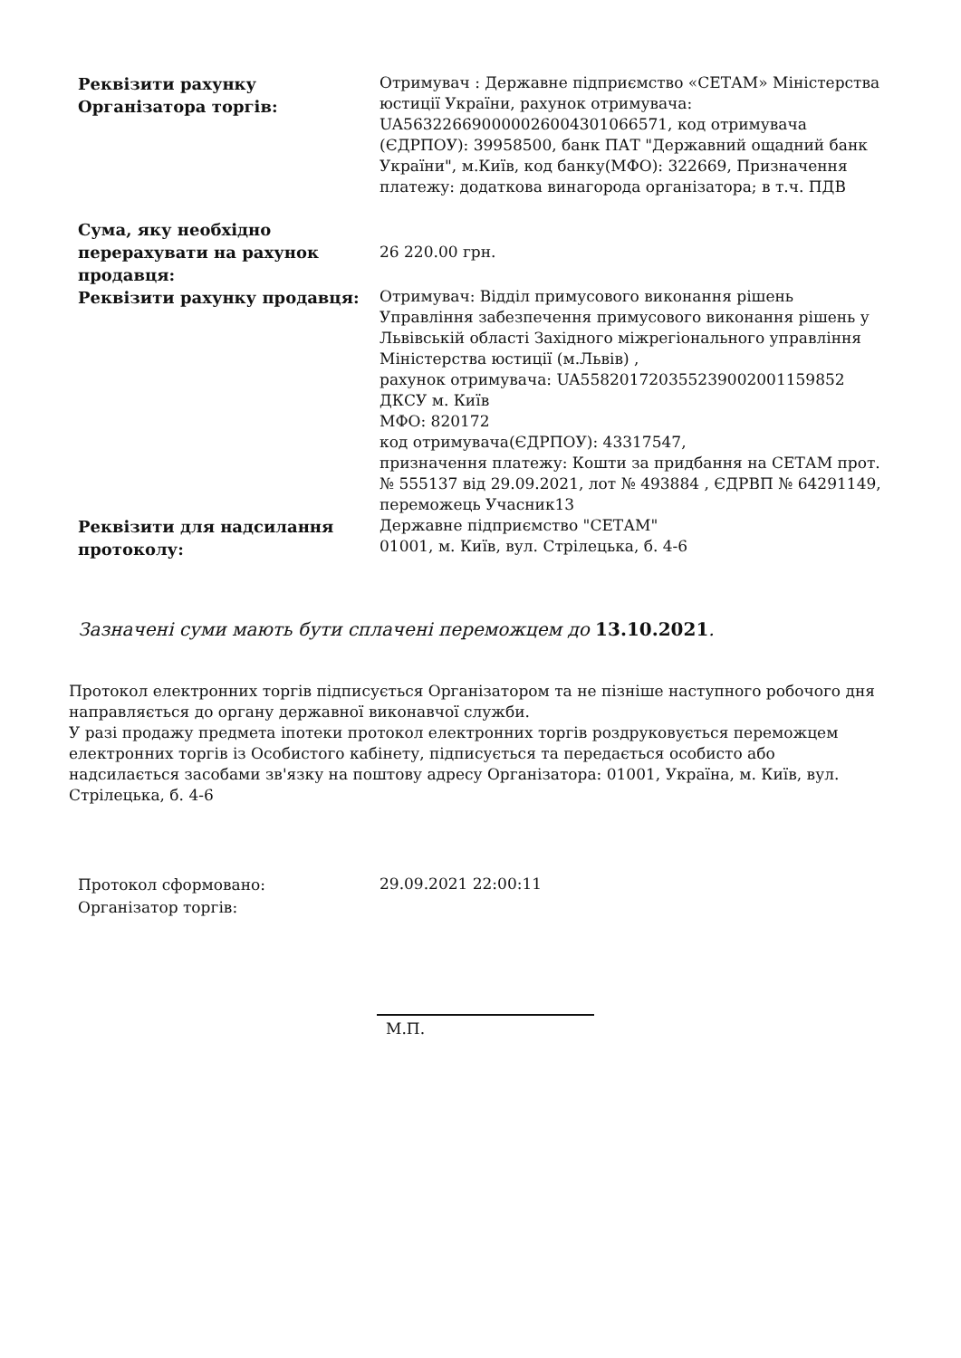| Реквізити рахунку Організатора торгів: | Отримувач : Державне підприємство «СЕТАМ» Міністерства юстиції України, рахунок отримувача: UA563226690000026004301066571, код отримувача (ЄДРПОУ): 39958500, банк ПАТ "Державний ощадний банк України", м.Київ, код банку(МФО): 322669, Призначення платежу: додаткова винагорода організатора; в т.ч. ПДВ |
| Сума, яку необхідно перерахувати на рахунок продавця: | 26 220.00 грн. |
| Реквізити рахунку продавця: | Отримувач: Відділ примусового виконання рішень Управління забезпечення примусового виконання рішень у Львівській області Західного міжрегіонального управління Міністерства юстиції (м.Львів) , рахунок отримувача: UA558201720355239002001159852 ДКСУ м. Київ МФО: 820172 код отримувача(ЄДРПОУ): 43317547, призначення платежу: Кошти за придбання на СЕТАМ прот. № 555137 від 29.09.2021, лот № 493884 , ЄДРВП № 64291149, переможець Учасник13 |
| Реквізити для надсилання протоколу: | Державне підприємство "СЕТАМ" 01001, м. Київ, вул. Стрілецька, б. 4-6 |
Зазначені суми мають бути сплачені переможцем до 13.10.2021.
Протокол електронних торгів підписується Організатором та не пізніше наступного робочого дня направляється до органу державної виконавчої служби.
У разі продажу предмета іпотеки протокол електронних торгів роздруковується переможцем електронних торгів із Особистого кабінету, підписується та передається особисто або надсилається засобами зв'язку на поштову адресу Організатора: 01001, Україна, м. Київ, вул. Стрілецька, б. 4-6
| Протокол сформовано: | 29.09.2021 22:00:11 |
| Організатор торгів: | |
М.П.